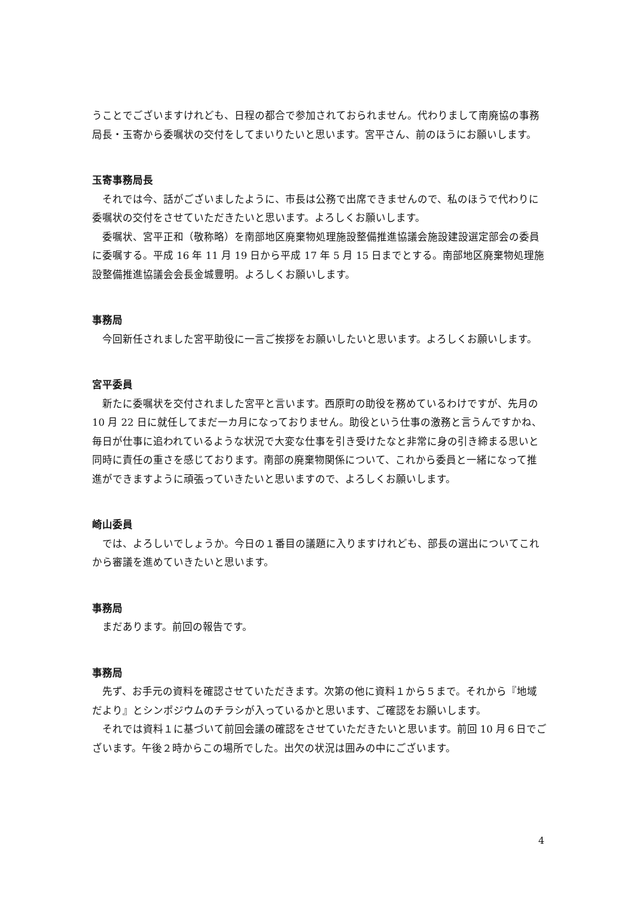うことでございますけれども、日程の都合で参加されておられません。代わりまして南廃協の事務局長・玉寄から委嘱状の交付をしてまいりたいと思います。宮平さん、前のほうにお願いします。
玉寄事務局長
それでは今、話がございましたように、市長は公務で出席できませんので、私のほうで代わりに委嘱状の交付をさせていただきたいと思います。よろしくお願いします。
委嘱状、宮平正和（敬称略）を南部地区廃棄物処理施設整備推進協議会施設建設選定部会の委員に委嘱する。平成 16 年 11 月 19 日から平成 17 年 5 月 15 日までとする。南部地区廃棄物処理施設整備推進協議会会長金城豊明。よろしくお願いします。
事務局
今回新任されました宮平助役に一言ご挨拶をお願いしたいと思います。よろしくお願いします。
宮平委員
新たに委嘱状を交付されました宮平と言います。西原町の助役を務めているわけですが、先月の 10 月 22 日に就任してまだ一カ月になっておりません。助役という仕事の激務と言うんですかね、毎日が仕事に追われているような状況で大変な仕事を引き受けたなと非常に身の引き締まる思いと同時に責任の重さを感じております。南部の廃棄物関係について、これから委員と一緒になって推進ができますように頑張っていきたいと思いますので、よろしくお願いします。
崎山委員
では、よろしいでしょうか。今日の１番目の議題に入りますけれども、部長の選出についてこれから審議を進めていきたいと思います。
事務局
まだあります。前回の報告です。
事務局
先ず、お手元の資料を確認させていただきます。次第の他に資料１から５まで。それから『地域だより』とシンポジウムのチラシが入っているかと思います、ご確認をお願いします。
それでは資料１に基づいて前回会議の確認をさせていただきたいと思います。前回 10 月６日でございます。午後２時からこの場所でした。出欠の状況は囲みの中にございます。
4